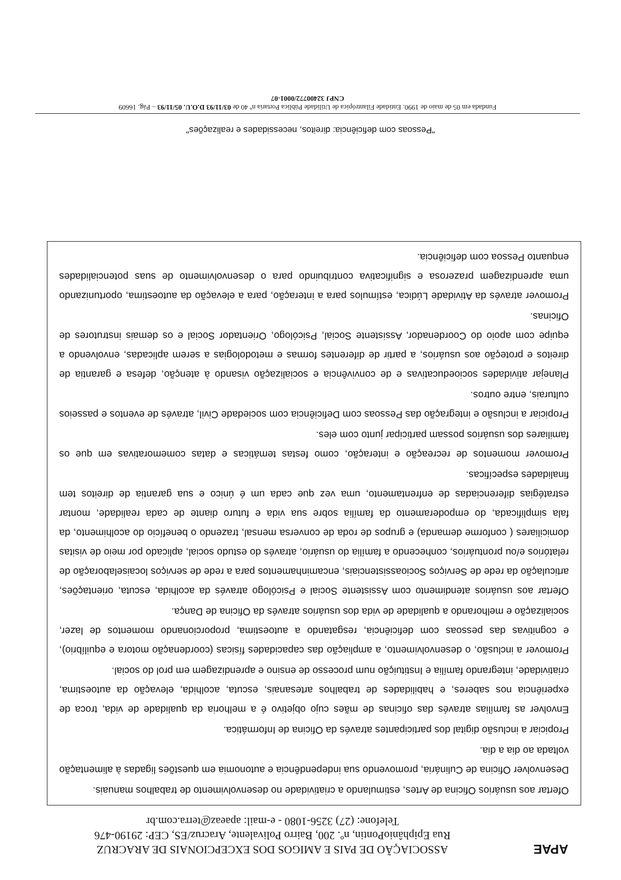APAE
ASSOCIAÇÃO DE PAIS E AMIGOS DOS EXCEPCIONAIS DE ARACRUZ
Rua EpiphânioPontin, nº. 200, Bairro Polivalente, Aracruz/ES, CEP: 29190-476
Telefone: (27) 3256-1080 - e-mail: apaeaz@terra.com.br
Ofertar aos usuários Oficina de Artes, estimulando a criatividade no desenvolvimento de trabalhos manuais.
Desenvolver Oficina de Culinária, promovendo sua independência e autonomia em questões ligadas à alimentação voltada ao dia a dia.
Propiciar a inclusão digital dos participantes através da Oficina de Informática.
Envolver as famílias através das oficinas de mães cujo objetivo é a melhoria da qualidade de vida, troca de experiência nos saberes, e habilidades de trabalhos artesanais, escuta, acolhida, elevação da autoestima, criatividade, integrando família e Instituição num processo de ensino e aprendizagem em prol do social.
Promover a inclusão, o desenvolvimento, a ampliação das capacidades físicas (coordenação motora e equilíbrio), e cognitivas das pessoas com deficiência, resgatando a autoestima, proporcionando momentos de lazer, socialização e melhorando a qualidade de vida dos usuários através da Oficina de Dança.
Ofertar aos usuários atendimento com Assistente Social e Psicólogo através da acolhida, escuta, orientações, articulação da rede de Serviços Socioassistenciais, encaminhamentos para a rede de serviços locaiselaboração de relatórios e/ou prontuários, conhecendo a família do usuário, através do estudo social, aplicado por meio de visitas domiciliares ( conforme demanda) e grupos de roda de conversa mensal, trazendo o benefício do acolhimento, da fala simplificada, do empoderamento da família sobre sua vida e futuro diante de cada realidade, montar estratégias diferenciadas de enfrentamento, uma vez que cada um é único e sua garantia de direitos tem finalidades específicas.
Promover momentos de recreação e interação, como festas temáticas e datas comemorativas em que os familiares dos usuários possam participar junto com eles.
Propiciar a inclusão e integração das Pessoas com Deficiência com sociedade Civil, através de eventos e passeios culturais, entre outros.
Planejar atividades socioeducativas e de convivência e socialização visando à atenção, defesa e garantia de direitos e proteção aos usuários, a partir de diferentes formas e metodologias a serem aplicadas, envolvendo a equipe com apoio do Coordenador, Assistente Social, Psicólogo, Orientador Social e os demais instrutores de Oficinas.
Promover através da Atividade Lúdica, estímulos para a interação, para a elevação da autoestima, oportunizando uma aprendizagem prazerosa e significativa contribuindo para o desenvolvimento de suas potencialidades enquanto Pessoa com deficiência.
"Pessoas com deficiência: direitos, necessidades e realizações"
Fundada em 05 de maio de 1990. Entidade Filantrópica de Utilidade Pública Portaria nº 40 de 03/11/93 D.O.U. 05/11/93 – Pág. 16609
CNPJ 32400772/0001-07